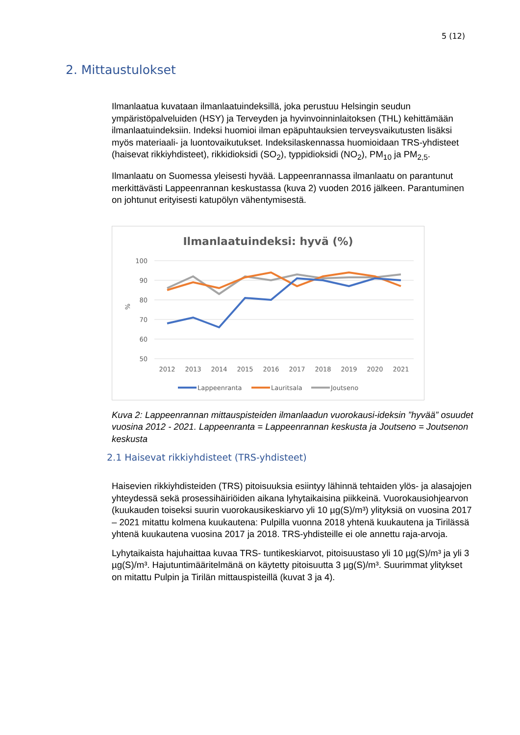5 (12)
2. Mittaustulokset
Ilmanlaatua kuvataan ilmanlaatuindeksillä, joka perustuu Helsingin seudun ympäristöpalveluiden (HSY) ja Terveyden ja hyvinvoinninlaitoksen (THL) kehittämään ilmanlaatuindeksiin. Indeksi huomioi ilman epäpuhtauksien terveysvaikutusten lisäksi myös materiaali- ja luontovaikutukset. Indeksilaskennassa huomioidaan TRS-yhdisteet (haisevat rikkiyhdisteet), rikkidioksidi (SO<sub>2</sub>), typpidioksidi (NO<sub>2</sub>), PM<sub>10</sub> ja PM<sub>2,5</sub>.
Ilmanlaatu on Suomessa yleisesti hyvää. Lappeenrannassa ilmanlaatu on parantunut merkittävästi Lappeenrannan keskustassa (kuva 2) vuoden 2016 jälkeen. Parantuminen on johtunut erityisesti katupölyn vähentymisestä.
Ilmanlaatuindeksi: hyvä (%)
100
90
80
70
60
50
%
2012
2013
2014
2015
2016
2017
2018
2019
2020
2021
Lappeenranta
Lauritsala
Joutseno
Kuva 2: Lappeenrannan mittauspisteiden ilmanlaadun vuorokausi-ideksin ”hyvää” osuudet vuosina 2012 - 2021. Lappeenranta = Lappeenrannan keskusta ja Joutseno = Joutsenon keskusta
2.1 Haisevat rikkiyhdisteet (TRS-yhdisteet)
Haisevien rikkiyhdisteiden (TRS) pitoisuuksia esiintyy lähinnä tehtaiden ylös- ja alasajojen yhteydessä sekä prosessihäiriöiden aikana lyhytaikaisina piikkeinä. Vuorokausiohjearvon (kuukauden toiseksi suurin vuorokausikeskiarvo yli 10 µg(S)/m³) ylityksiä on vuosina 2017 – 2021 mitattu kolmena kuukautena: Pulpilla vuonna 2018 yhtenä kuukautena ja Tirilässä yhtenä kuukautena vuosina 2017 ja 2018. TRS-yhdisteille ei ole annettu raja-arvoja.
Lyhytaikaista hajuhaittaa kuvaa TRS- tuntikeskiarvot, pitoisuustaso yli 10 µg(S)/m³ ja yli 3 µg(S)/m³. Hajutuntimääritelmänä on käytetty pitoisuutta 3 µg(S)/m³. Suurimmat ylitykset on mitattu Pulpin ja Tirilän mittauspisteillä (kuvat 3 ja 4).